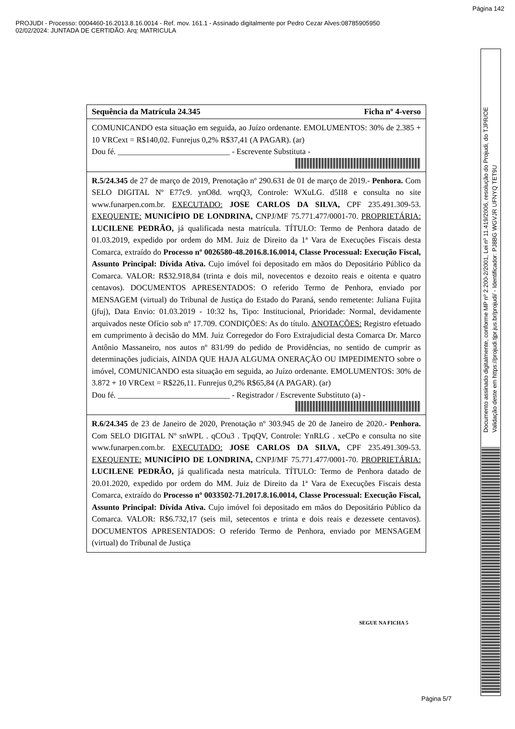Página 142
PROJUDI - Processo: 0004460-16.2013.8.16.0014 - Ref. mov. 161.1 - Assinado digitalmente por Pedro Cezar Alves:08785905950
02/02/2024: JUNTADA DE CERTIDÃO. Arq: MATRICULA
Sequência da Matrícula 24.345 Ficha nº 4-verso
COMUNICANDO esta situação em seguida, ao Juízo ordenante. EMOLUMENTOS: 30% de 2.385 + 10 VRCext = R$140,02. Funrejus 0,2% R$37,41 (A PAGAR). (ar)
Dou fé. ____________________________ - Escrevente Substituta -
R.5/24.345 de 27 de março de 2019, Prenotação nº 290.631 de 01 de março de 2019.- Penhora. Com SELO DIGITAL Nº E77c9. ynO8d. wrqQ3, Controle: WXuLG. d5II8 e consulta no site www.funarpen.com.br. EXECUTADO: JOSE CARLOS DA SILVA, CPF 235.491.309-53. EXEQUENTE: MUNICÍPIO DE LONDRINA, CNPJ/MF 75.771.477/0001-70. PROPRIETÁRIA: LUCILENE PEDRÃO, já qualificada nesta matrícula. TÍTULO: Termo de Penhora datado de 01.03.2019, expedido por ordem do MM. Juiz de Direito da 1ª Vara de Execuções Fiscais desta Comarca, extraído do Processo nº 0026580-48.2016.8.16.0014, Classe Processual: Execução Fiscal, Assunto Principal: Dívida Ativa. Cujo imóvel foi depositado em mãos do Depositário Público da Comarca. VALOR: R$32.918,84 (trinta e dois mil, novecentos e dezoito reais e oitenta e quatro centavos). DOCUMENTOS APRESENTADOS: O referido Termo de Penhora, enviado por MENSAGEM (virtual) do Tribunal de Justiça do Estado do Paraná, sendo remetente: Juliana Fujita (jfuj), Data Envio: 01.03.2019 - 10:32 hs, Tipo: Institucional, Prioridade: Normal, devidamente arquivados neste Ofício sob nº 17.709. CONDIÇÕES: As do título. ANOTAÇÕES: Registro efetuado em cumprimento à decisão do MM. Juiz Corregedor do Foro Extrajudicial desta Comarca Dr. Marco Antônio Massaneiro, nos autos nº 831/99 do pedido de Providências, no sentido de cumprir as determinações judiciais, AINDA QUE HAJA ALGUMA ONERAÇÃO OU IMPEDIMENTO sobre o imóvel, COMUNICANDO esta situação em seguida, ao Juízo ordenante. EMOLUMENTOS: 30% de 3.872 + 10 VRCext = R$226,11. Funrejus 0,2% R$65,84 (A PAGAR). (ar)
Dou fé. ____________________________ - Registrador / Escrevente Substituto (a) -
R.6/24.345 de 23 de Janeiro de 2020, Prenotação nº 303.945 de 20 de Janeiro de 2020.- Penhora. Com SELO DIGITAL Nº snWPL . qCOu3 . TpqQV, Controle: YnRLG . xeCPo e consulta no site www.funarpen.com.br. EXECUTADO: JOSE CARLOS DA SILVA, CPF 235.491.309-53. EXEQUENTE: MUNICÍPIO DE LONDRINA, CNPJ/MF 75.771.477/0001-70. PROPRIETÁRIA: LUCILENE PEDRÃO, já qualificada nesta matrícula. TÍTULO: Termo de Penhora datado de 20.01.2020, expedido por ordem do MM. Juiz de Direito da 1ª Vara de Execuções Fiscais desta Comarca, extraído do Processo nº 0033502-71.2017.8.16.0014, Classe Processual: Execução Fiscal, Assunto Principal: Dívida Ativa. Cujo imóvel foi depositado em mãos do Depositário Público da Comarca. VALOR: R$6.732,17 (seis mil, setecentos e trinta e dois reais e dezessete centavos). DOCUMENTOS APRESENTADOS: O referido Termo de Penhora, enviado por MENSAGEM (virtual) do Tribunal de Justiça
SEGUE NA FICHA 5
Página 5/7
Documento assinado digitalmente, conforme MP nº 2.200-2/2001, Lei nº 11.419/2006, resolução do Projudi, do TJPR/OE
Validação deste em https://projudi.tjpr.jus.br/projudi/ - Identificador: PJ8BG WGVJR UFNYQ TET9U